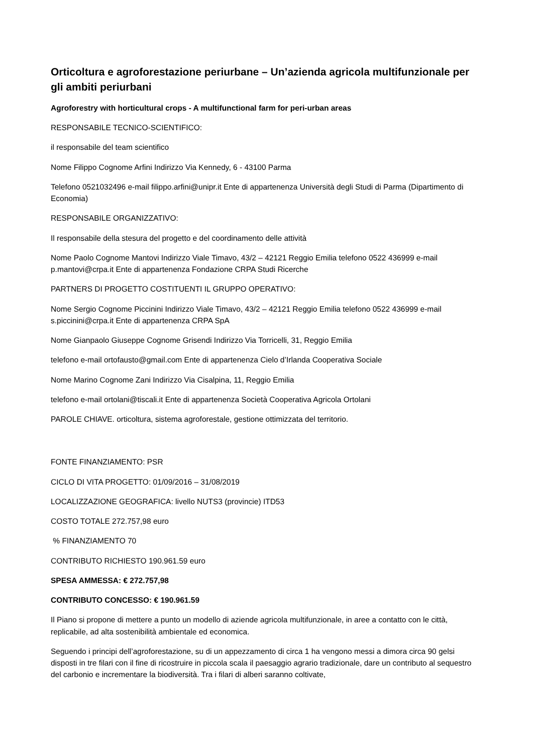Orticoltura e agroforestazione periurbane – Un’azienda agricola multifunzionale per gli ambiti periurbani
Agroforestry with horticultural crops - A multifunctional farm for peri-urban areas
RESPONSABILE TECNICO-SCIENTIFICO:
il responsabile del team scientifico
Nome Filippo Cognome Arfini Indirizzo Via Kennedy, 6 - 43100 Parma
Telefono 0521032496 e-mail filippo.arfini@unipr.it Ente di appartenenza Università degli Studi di Parma (Dipartimento di Economia)
RESPONSABILE ORGANIZZATIVO:
Il responsabile della stesura del progetto e del coordinamento delle attività
Nome Paolo Cognome Mantovi Indirizzo Viale Timavo, 43/2 – 42121 Reggio Emilia telefono 0522 436999 e-mail p.mantovi@crpa.it Ente di appartenenza Fondazione CRPA Studi Ricerche
PARTNERS DI PROGETTO COSTITUENTI IL GRUPPO OPERATIVO:
Nome Sergio Cognome Piccinini Indirizzo Viale Timavo, 43/2 – 42121 Reggio Emilia telefono 0522 436999 e-mail s.piccinini@crpa.it Ente di appartenenza CRPA SpA
Nome Gianpaolo Giuseppe Cognome Grisendi Indirizzo Via Torricelli, 31, Reggio Emilia
telefono e-mail ortofausto@gmail.com Ente di appartenenza Cielo d’Irlanda Cooperativa Sociale
Nome Marino Cognome Zani Indirizzo Via Cisalpina, 11, Reggio Emilia
telefono e-mail ortolani@tiscali.it Ente di appartenenza Società Cooperativa Agricola Ortolani
PAROLE CHIAVE. orticoltura, sistema agroforestale, gestione ottimizzata del territorio.
FONTE FINANZIAMENTO: PSR
CICLO DI VITA PROGETTO: 01/09/2016 – 31/08/2019
LOCALIZZAZIONE GEOGRAFICA: livello NUTS3 (provincie) ITD53
COSTO TOTALE 272.757,98 euro
% FINANZIAMENTO 70
CONTRIBUTO RICHIESTO 190.961.59 euro
SPESA AMMESSA: € 272.757,98
CONTRIBUTO CONCESSO: € 190.961.59
Il Piano si propone di mettere a punto un modello di aziende agricola multifunzionale, in aree a contatto con le città, replicabile, ad alta sostenibilità ambientale ed economica.
Seguendo i principi dell’agroforestazione, su di un appezzamento di circa 1 ha vengono messi a dimora circa 90 gelsi disposti in tre filari con il fine di ricostruire in piccola scala il paesaggio agrario tradizionale, dare un contributo al sequestro del carbonio e incrementare la biodiversità. Tra i filari di alberi saranno coltivate,